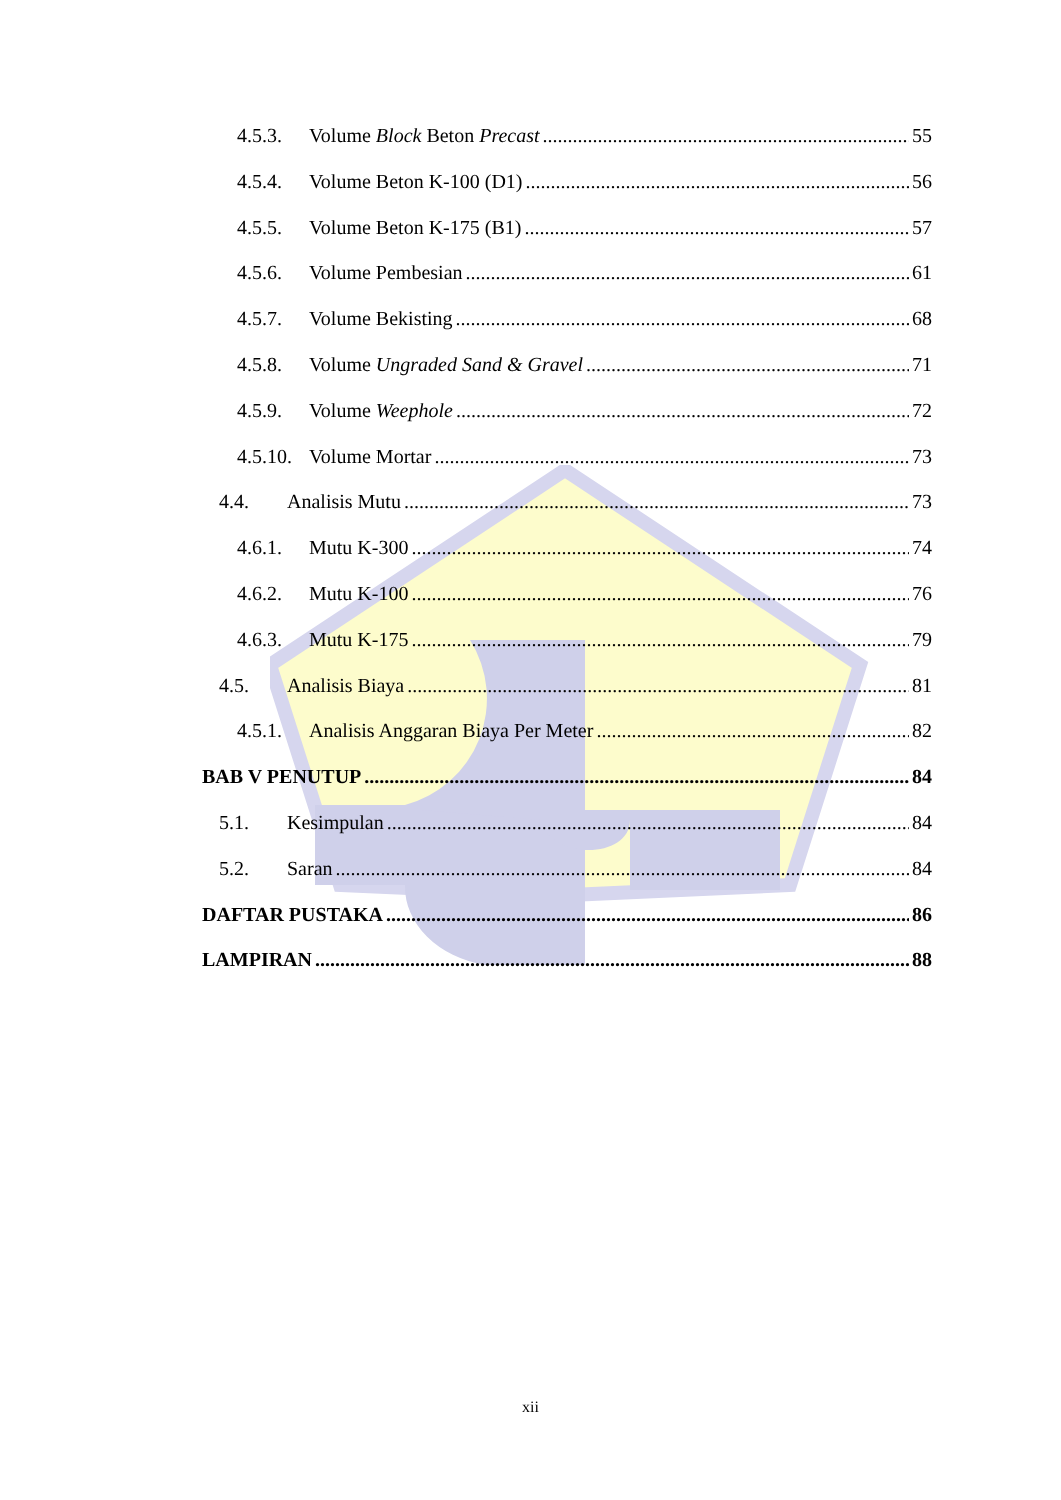4.5.3. Volume Block Beton Precast 55
4.5.4. Volume Beton K-100 (D1) 56
4.5.5. Volume Beton K-175 (B1) 57
4.5.6. Volume Pembesian 61
4.5.7. Volume Bekisting 68
4.5.8. Volume Ungraded Sand & Gravel 71
4.5.9. Volume Weephole 72
4.5.10. Volume Mortar 73
4.4. Analisis Mutu 73
4.6.1. Mutu K-300 74
4.6.2. Mutu K-100 76
4.6.3. Mutu K-175 79
4.5. Analisis Biaya 81
4.5.1. Analisis Anggaran Biaya Per Meter 82
BAB V PENUTUP 84
5.1. Kesimpulan 84
5.2. Saran 84
DAFTAR PUSTAKA 86
LAMPIRAN 88
xii